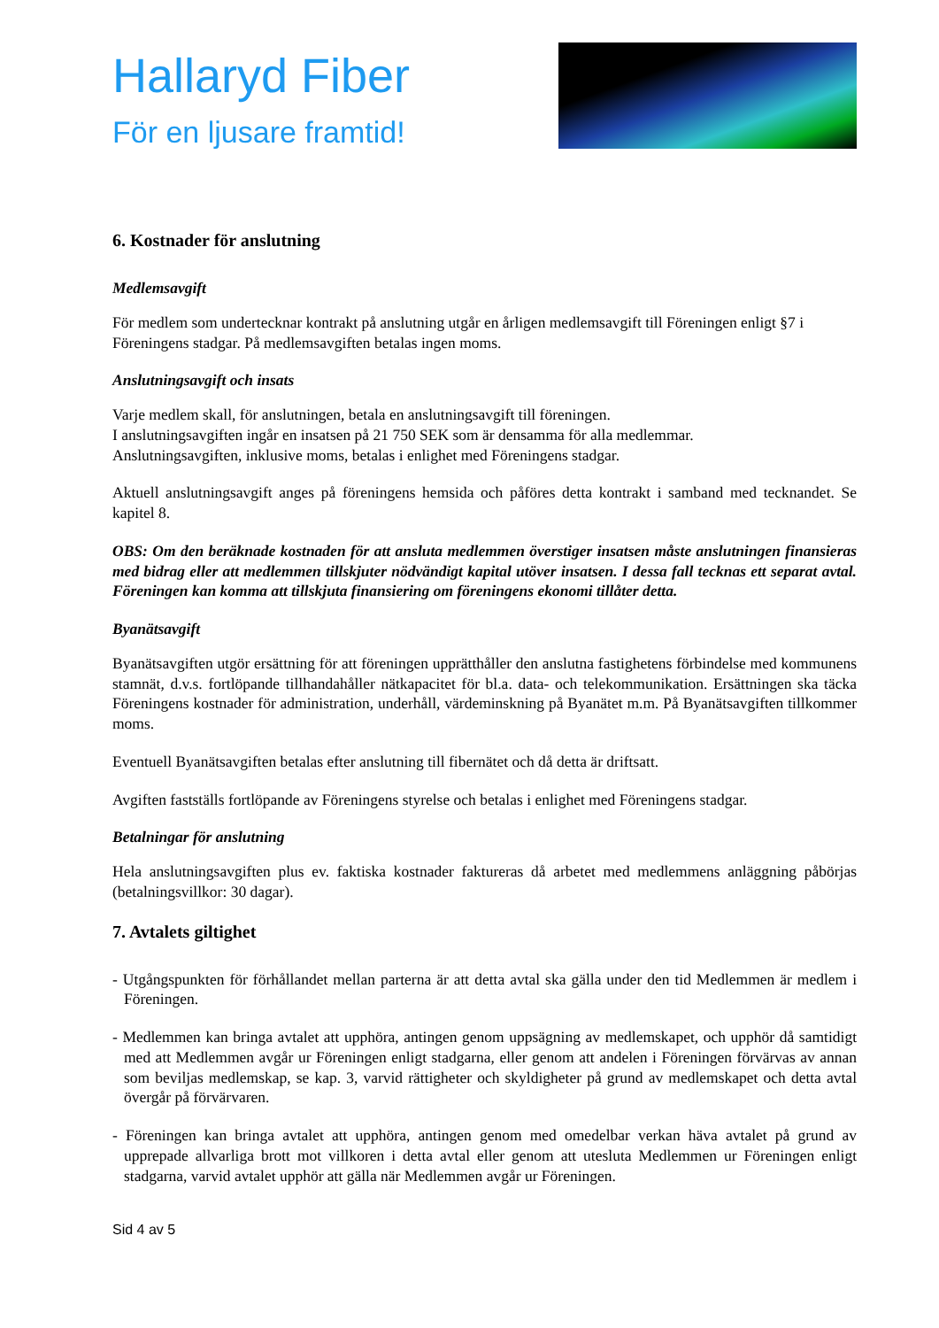Hallaryd Fiber
För en ljusare framtid!
6. Kostnader för anslutning
Medlemsavgift
För medlem som undertecknar kontrakt på anslutning utgår en årligen medlemsavgift till Föreningen enligt §7 i Föreningens stadgar. På medlemsavgiften betalas ingen moms.
Anslutningsavgift och insats
Varje medlem skall, för anslutningen, betala en anslutningsavgift till föreningen.
I anslutningsavgiften ingår en insatsen på 21 750 SEK som är densamma för alla medlemmar.
Anslutningsavgiften, inklusive moms, betalas i enlighet med Föreningens stadgar.
Aktuell anslutningsavgift anges på föreningens hemsida och påföres detta kontrakt i samband med tecknandet. Se kapitel 8.
OBS: Om den beräknade kostnaden för att ansluta medlemmen överstiger insatsen måste anslutningen finansieras med bidrag eller att medlemmen tillskjuter nödvändigt kapital utöver insatsen. I dessa fall tecknas ett separat avtal. Föreningen kan komma att tillskjuta finansiering om föreningens ekonomi tillåter detta.
Byanätsavgift
Byanätsavgiften utgör ersättning för att föreningen upprätthåller den anslutna fastighetens förbindelse med kommunens stamnät, d.v.s. fortlöpande tillhandahåller nätkapacitet för bl.a. data- och telekommunikation. Ersättningen ska täcka Föreningens kostnader för administration, underhåll, värdeminskning på Byanätet m.m. På Byanätsavgiften tillkommer moms.
Eventuell Byanätsavgiften betalas efter anslutning till fibernätet och då detta är driftsatt.
Avgiften fastställs fortlöpande av Föreningens styrelse och betalas i enlighet med Föreningens stadgar.
Betalningar för anslutning
Hela anslutningsavgiften plus ev. faktiska kostnader faktureras då arbetet med medlemmens anläggning påbörjas (betalningsvillkor: 30 dagar).
7. Avtalets giltighet
- Utgångspunkten för förhållandet mellan parterna är att detta avtal ska gälla under den tid Medlemmen är medlem i Föreningen.
- Medlemmen kan bringa avtalet att upphöra, antingen genom uppsägning av medlemskapet, och upphör då samtidigt med att Medlemmen avgår ur Föreningen enligt stadgarna, eller genom att andelen i Föreningen förvärvas av annan som beviljas medlemskap, se kap. 3, varvid rättigheter och skyldigheter på grund av medlemskapet och detta avtal övergår på förvärvaren.
- Föreningen kan bringa avtalet att upphöra, antingen genom med omedelbar verkan häva avtalet på grund av upprepade allvarliga brott mot villkoren i detta avtal eller genom att utesluta Medlemmen ur Föreningen enligt stadgarna, varvid avtalet upphör att gälla när Medlemmen avgår ur Föreningen.
Sid 4 av 5